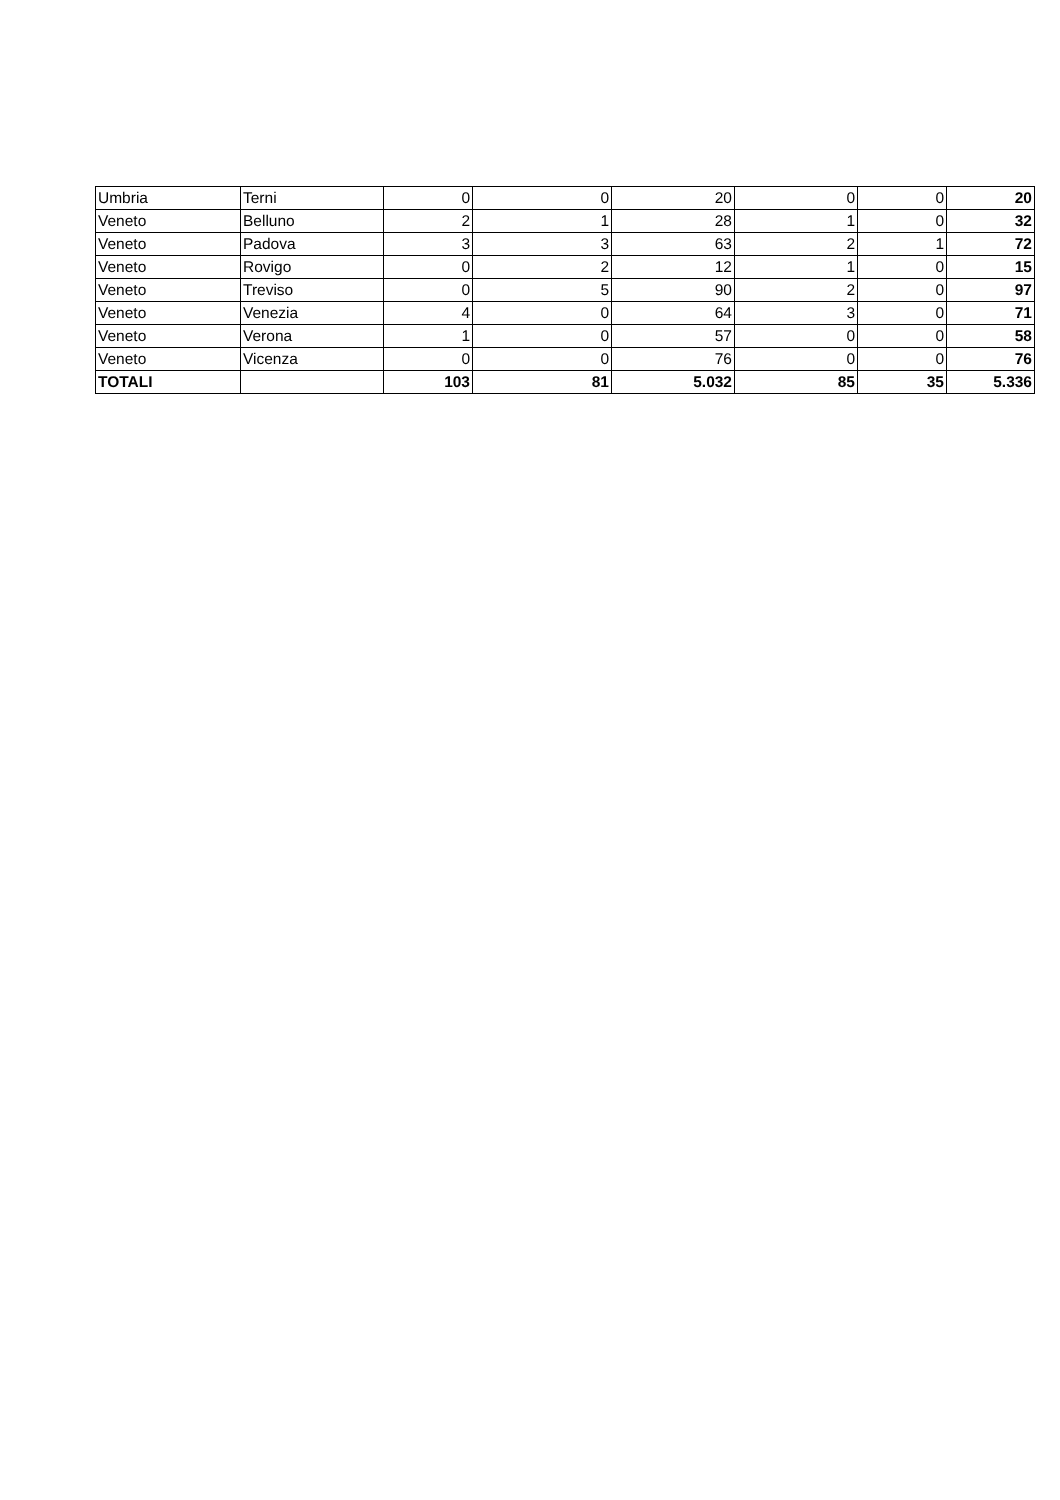| Umbria | Terni | 0 | 0 | 20 | 0 | 0 | 20 |
| Veneto | Belluno | 2 | 1 | 28 | 1 | 0 | 32 |
| Veneto | Padova | 3 | 3 | 63 | 2 | 1 | 72 |
| Veneto | Rovigo | 0 | 2 | 12 | 1 | 0 | 15 |
| Veneto | Treviso | 0 | 5 | 90 | 2 | 0 | 97 |
| Veneto | Venezia | 4 | 0 | 64 | 3 | 0 | 71 |
| Veneto | Verona | 1 | 0 | 57 | 0 | 0 | 58 |
| Veneto | Vicenza | 0 | 0 | 76 | 0 | 0 | 76 |
| TOTALI | | 103 | 81 | 5.032 | 85 | 35 | 5.336 |